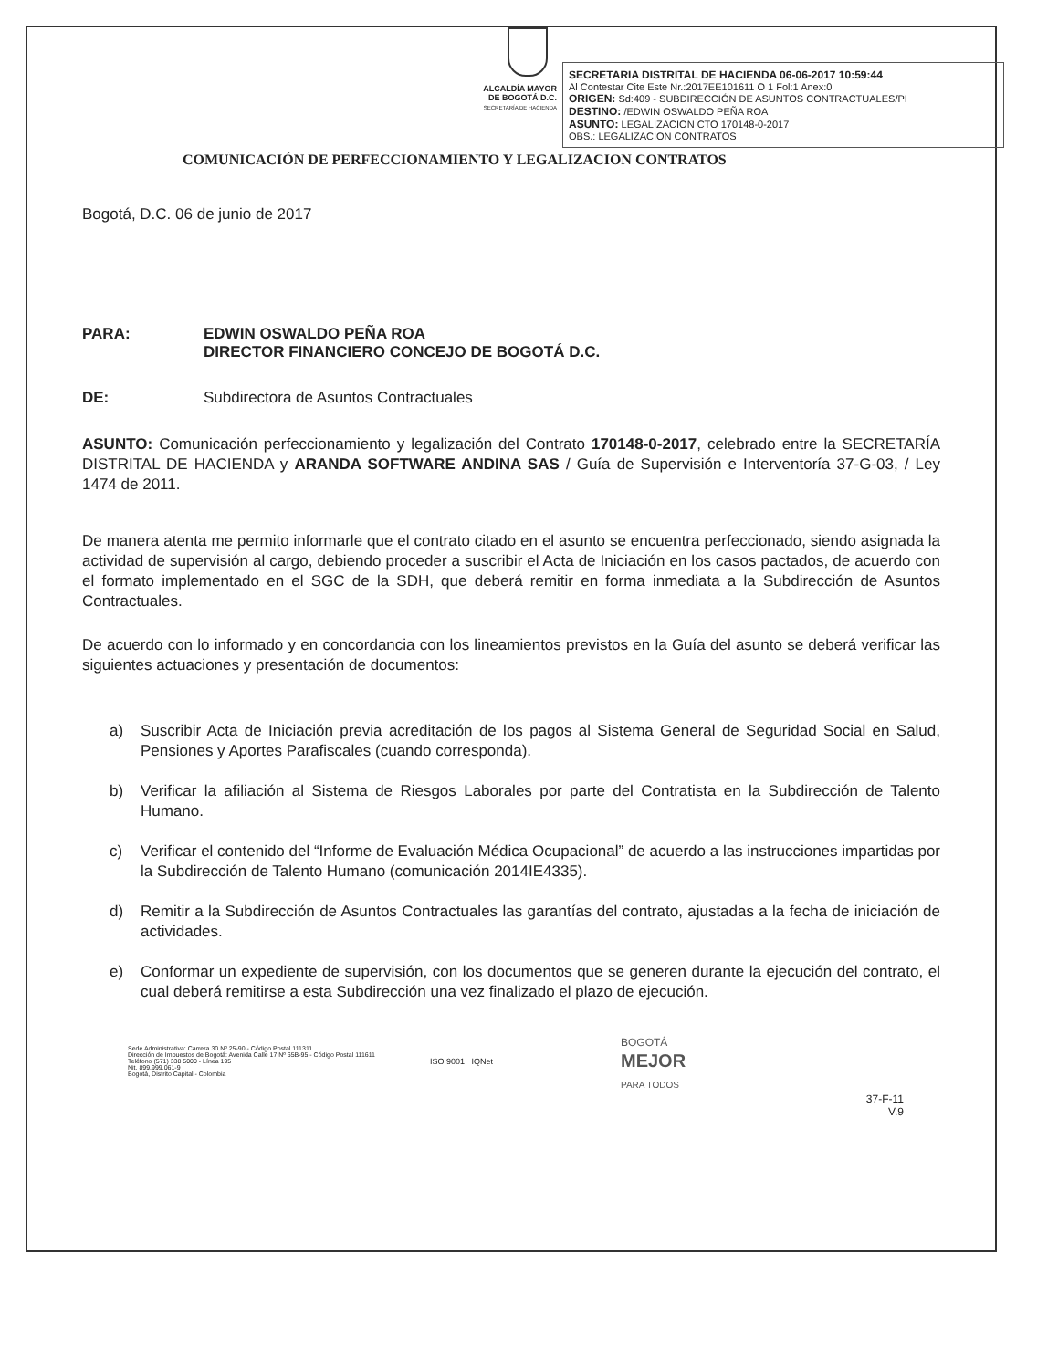ALCALDÍA MAYOR
DE BOGOTÁ D.C.
SECRETARÍA DE HACIENDA
SECRETARIA DISTRITAL DE HACIENDA 06-06-2017 10:59:44
Al Contestar Cite Este Nr.:2017EE101611 O 1 Fol:1 Anex:0
ORIGEN: Sd:409 - SUBDIRECCIÓN DE ASUNTOS CONTRACTUALES/PI
DESTINO: /EDWIN OSWALDO PEÑA ROA
ASUNTO: LEGALIZACION CTO 170148-0-2017
OBS.: LEGALIZACION CONTRATOS
COMUNICACIÓN DE PERFECCIONAMIENTO Y LEGALIZACION CONTRATOS
Bogotá, D.C. 06 de junio de 2017
PARA: EDWIN OSWALDO PEÑA ROA
DIRECTOR FINANCIERO CONCEJO DE BOGOTÁ D.C.
DE: Subdirectora de Asuntos Contractuales
ASUNTO: Comunicación perfeccionamiento y legalización del Contrato 170148-0-2017, celebrado entre la SECRETARÍA DISTRITAL DE HACIENDA y ARANDA SOFTWARE ANDINA SAS / Guía de Supervisión e Interventoría 37-G-03, / Ley 1474 de 2011.
De manera atenta me permito informarle que el contrato citado en el asunto se encuentra perfeccionado, siendo asignada la actividad de supervisión al cargo, debiendo proceder a suscribir el Acta de Iniciación en los casos pactados, de acuerdo con el formato implementado en el SGC de la SDH, que deberá remitir en forma inmediata a la Subdirección de Asuntos Contractuales.
De acuerdo con lo informado y en concordancia con los lineamientos previstos en la Guía del asunto se deberá verificar las siguientes actuaciones y presentación de documentos:
a) Suscribir Acta de Iniciación previa acreditación de los pagos al Sistema General de Seguridad Social en Salud, Pensiones y Aportes Parafiscales (cuando corresponda).
b) Verificar la afiliación al Sistema de Riesgos Laborales por parte del Contratista en la Subdirección de Talento Humano.
c) Verificar el contenido del “Informe de Evaluación Médica Ocupacional” de acuerdo a las instrucciones impartidas por la Subdirección de Talento Humano (comunicación 2014IE4335).
d) Remitir a la Subdirección de Asuntos Contractuales las garantías del contrato, ajustadas a la fecha de iniciación de actividades.
e) Conformar un expediente de supervisión, con los documentos que se generen durante la ejecución del contrato, el cual deberá remitirse a esta Subdirección una vez finalizado el plazo de ejecución.
Sede Administrativa: Carrera 30 Nº 25-90 - Código Postal 111311
Dirección de Impuestos de Bogotá: Avenida Calle 17 Nº 65B-95 - Código Postal 111611
Teléfono (571) 338 5000 - Línea 195
Nit. 899.999.061-9
Bogotá, Distrito Capital - Colombia
ISO 9001 IQNet
BOGOTÁ
MEJOR
PARA TODOS
37-F-11
V.9